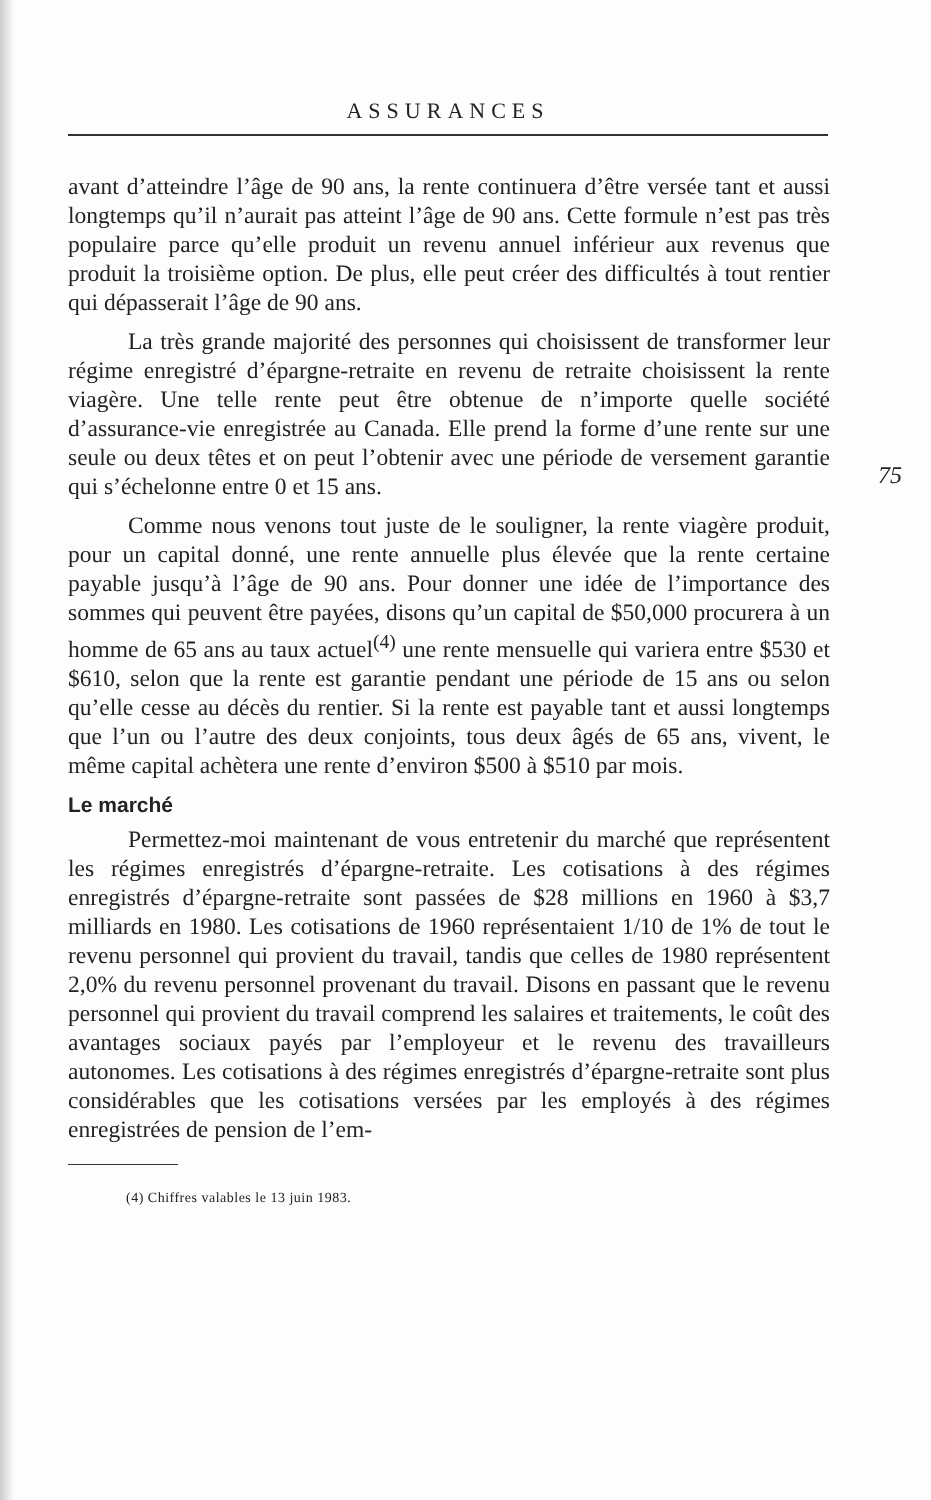ASSURANCES
75
avant d’atteindre l’âge de 90 ans, la rente continuera d’être versée tant et aussi longtemps qu’il n’aurait pas atteint l’âge de 90 ans. Cette formule n’est pas très populaire parce qu’elle produit un revenu annuel inférieur aux revenus que produit la troisième option. De plus, elle peut créer des difficultés à tout rentier qui dépasserait l’âge de 90 ans.
La très grande majorité des personnes qui choisissent de transformer leur régime enregistré d’épargne-retraite en revenu de retraite choisissent la rente viagère. Une telle rente peut être obtenue de n’importe quelle société d’assurance-vie enregistrée au Canada. Elle prend la forme d’une rente sur une seule ou deux têtes et on peut l’obtenir avec une période de versement garantie qui s’échelonne entre 0 et 15 ans.
Comme nous venons tout juste de le souligner, la rente viagère produit, pour un capital donné, une rente annuelle plus élevée que la rente certaine payable jusqu’à l’âge de 90 ans. Pour donner une idée de l’importance des sommes qui peuvent être payées, disons qu’un capital de $50,000 procurera à un homme de 65 ans au taux actuel<sup>(4)</sup> une rente mensuelle qui variera entre $530 et $610, selon que la rente est garantie pendant une période de 15 ans ou selon qu’elle cesse au décès du rentier. Si la rente est payable tant et aussi longtemps que l’un ou l’autre des deux conjoints, tous deux âgés de 65 ans, vivent, le même capital achètera une rente d’environ $500 à $510 par mois.
Le marché
Permettez-moi maintenant de vous entretenir du marché que représentent les régimes enregistrés d’épargne-retraite. Les cotisations à des régimes enregistrés d’épargne-retraite sont passées de $28 millions en 1960 à $3,7 milliards en 1980. Les cotisations de 1960 représentaient 1/10 de 1% de tout le revenu personnel qui provient du travail, tandis que celles de 1980 représentent 2,0% du revenu personnel provenant du travail. Disons en passant que le revenu personnel qui provient du travail comprend les salaires et traitements, le coût des avantages sociaux payés par l’employeur et le revenu des travailleurs autonomes. Les cotisations à des régimes enregistrés d’épargne-retraite sont plus considérables que les cotisations versées par les employés à des régimes enregistrées de pension de l’em-
(4) Chiffres valables le 13 juin 1983.